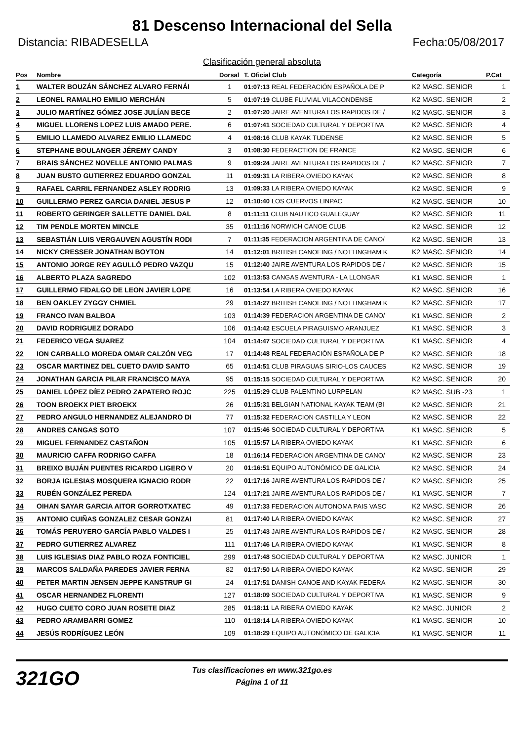81 Descenso Internacional del Sella
Distancia: RIBADESELLA Fecha:05/08/2017
Clasificación general absoluta
| Pos | Nombre | Dorsal | T. Oficial Club | Categoría | P.Cat |
| --- | --- | --- | --- | --- | --- |
| 1 | WALTER BOUZÁN SÁNCHEZ ALVARO FERNÁI | 1 | 01:07:13 REAL FEDERACIÓN ESPAÑOLA DE P | K2 MASC. SENIOR | 1 |
| 2 | LEONEL RAMALHO EMILIO MERCHÁN | 5 | 01:07:19 CLUBE FLUVIAL VILACONDENSE | K2 MASC. SENIOR | 2 |
| 3 | JULIO MARTÍNEZ GÓMEZ JOSE JULÍAN BECE | 2 | 01:07:20 JAIRE AVENTURA LOS RAPIDOS DE / | K2 MASC. SENIOR | 3 |
| 4 | MIGUEL LLORENS LOPEZ LUIS AMADO PERE. | 6 | 01:07:41 SOCIEDAD CULTURAL Y DEPORTIVA | K2 MASC. SENIOR | 4 |
| 5 | EMILIO LLAMEDO ALVAREZ EMILIO LLAMEDC | 4 | 01:08:16 CLUB KAYAK TUDENSE | K2 MASC. SENIOR | 5 |
| 6 | STEPHANE BOULANGER JÉREMY CANDY | 3 | 01:08:30 FEDERACTION DE FRANCE | K2 MASC. SENIOR | 6 |
| 7 | BRAIS SÁNCHEZ NOVELLE ANTONIO PALMAS | 9 | 01:09:24 JAIRE AVENTURA LOS RAPIDOS DE / | K2 MASC. SENIOR | 7 |
| 8 | JUAN BUSTO GUTIERREZ EDUARDO GONZAL | 11 | 01:09:31 LA RIBERA OVIEDO KAYAK | K2 MASC. SENIOR | 8 |
| 9 | RAFAEL CARRIL FERNANDEZ ASLEY RODRIG | 13 | 01:09:33 LA RIBERA OVIEDO KAYAK | K2 MASC. SENIOR | 9 |
| 10 | GUILLERMO PEREZ GARCIA DANIEL JESUS P | 12 | 01:10:40 LOS CUERVOS LINPAC | K2 MASC. SENIOR | 10 |
| 11 | ROBERTO GERINGER SALLETTE DANIEL DAL | 8 | 01:11:11 CLUB NAUTICO GUALEGUAY | K2 MASC. SENIOR | 11 |
| 12 | TIM PENDLE MORTEN MINCLE | 35 | 01:11:16 NORWICH CANOE CLUB | K2 MASC. SENIOR | 12 |
| 13 | SEBASTIÁN LUIS VERGAUVEN AGUSTÍN RODI | 7 | 01:11:35 FEDERACION ARGENTINA DE CANO/ | K2 MASC. SENIOR | 13 |
| 14 | NICKY CRESSER JONATHAN BOYTON | 14 | 01:12:01 BRITISH CANOEING / NOTTINGHAM K | K2 MASC. SENIOR | 14 |
| 15 | ANTONIO JORGE REY AGULLÓ PEDRO VAZQU | 15 | 01:12:40 JAIRE AVENTURA LOS RAPIDOS DE / | K2 MASC. SENIOR | 15 |
| 16 | ALBERTO PLAZA SAGREDO | 102 | 01:13:53 CANGAS AVENTURA - LA LLONGAR | K1 MASC. SENIOR | 1 |
| 17 | GUILLERMO FIDALGO DE LEON JAVIER LOPE | 16 | 01:13:54 LA RIBERA OVIEDO KAYAK | K2 MASC. SENIOR | 16 |
| 18 | BEN OAKLEY ZYGGY CHMIEL | 29 | 01:14:27 BRITISH CANOEING / NOTTINGHAM K | K2 MASC. SENIOR | 17 |
| 19 | FRANCO IVAN BALBOA | 103 | 01:14:39 FEDERACION ARGENTINA DE CANO/ | K1 MASC. SENIOR | 2 |
| 20 | DAVID RODRIGUEZ DORADO | 106 | 01:14:42 ESCUELA PIRAGUISMO ARANJUEZ | K1 MASC. SENIOR | 3 |
| 21 | FEDERICO VEGA SUAREZ | 104 | 01:14:47 SOCIEDAD CULTURAL Y DEPORTIVA | K1 MASC. SENIOR | 4 |
| 22 | ION CARBALLO MOREDA OMAR CALZÓN VEG | 17 | 01:14:48 REAL FEDERACIÓN ESPAÑOLA DE P | K2 MASC. SENIOR | 18 |
| 23 | OSCAR MARTINEZ DEL CUETO DAVID SANTO | 65 | 01:14:51 CLUB PIRAGUAS SIRIO-LOS CAUCES | K2 MASC. SENIOR | 19 |
| 24 | JONATHAN GARCIA PILAR FRANCISCO MAYA | 95 | 01:15:15 SOCIEDAD CULTURAL Y DEPORTIVA | K2 MASC. SENIOR | 20 |
| 25 | DANIEL LÓPEZ DÍEZ PEDRO ZAPATERO ROJC | 225 | 01:15:29 CLUB PALENTINO LURPELAN | K2 MASC. SUB -23 | 1 |
| 26 | TOON BROEKX PIET BROEKX | 26 | 01:15:31 BELGIAN NATIONAL KAYAK TEAM (BI | K2 MASC. SENIOR | 21 |
| 27 | PEDRO ANGULO HERNANDEZ ALEJANDRO DI | 77 | 01:15:32 FEDERACION CASTILLA Y LEON | K2 MASC. SENIOR | 22 |
| 28 | ANDRES CANGAS SOTO | 107 | 01:15:46 SOCIEDAD CULTURAL Y DEPORTIVA | K1 MASC. SENIOR | 5 |
| 29 | MIGUEL FERNANDEZ CASTAÑON | 105 | 01:15:57 LA RIBERA OVIEDO KAYAK | K1 MASC. SENIOR | 6 |
| 30 | MAURICIO CAFFA RODRIGO CAFFA | 18 | 01:16:14 FEDERACION ARGENTINA DE CANO/ | K2 MASC. SENIOR | 23 |
| 31 | BREIXO BUJÁN PUENTES RICARDO LIGERO V | 20 | 01:16:51 EQUIPO AUTONÓMICO DE GALICIA | K2 MASC. SENIOR | 24 |
| 32 | BORJA IGLESIAS MOSQUERA IGNACIO RODR | 22 | 01:17:16 JAIRE AVENTURA LOS RAPIDOS DE / | K2 MASC. SENIOR | 25 |
| 33 | RUBÉN GONZÁLEZ PEREDA | 124 | 01:17:21 JAIRE AVENTURA LOS RAPIDOS DE / | K1 MASC. SENIOR | 7 |
| 34 | OIHAN SAYAR GARCIA AITOR GORROTXATEC | 49 | 01:17:33 FEDERACION AUTONOMA PAIS VASC | K2 MASC. SENIOR | 26 |
| 35 | ANTONIO CUIÑAS GONZALEZ CESAR GONZAI | 81 | 01:17:40 LA RIBERA OVIEDO KAYAK | K2 MASC. SENIOR | 27 |
| 36 | TOMÁS PERUYERO GARCÍA PABLO VALDES I | 25 | 01:17:43 JAIRE AVENTURA LOS RAPIDOS DE / | K2 MASC. SENIOR | 28 |
| 37 | PEDRO GUTIERREZ ALVAREZ | 111 | 01:17:46 LA RIBERA OVIEDO KAYAK | K1 MASC. SENIOR | 8 |
| 38 | LUIS IGLESIAS DIAZ PABLO ROZA FONTICIEL | 299 | 01:17:48 SOCIEDAD CULTURAL Y DEPORTIVA | K2 MASC. JUNIOR | 1 |
| 39 | MARCOS SALDAÑA PAREDES JAVIER FERNA | 82 | 01:17:50 LA RIBERA OVIEDO KAYAK | K2 MASC. SENIOR | 29 |
| 40 | PETER MARTIN JENSEN JEPPE KANSTRUP GI | 24 | 01:17:51 DANISH CANOE AND KAYAK FEDERA | K2 MASC. SENIOR | 30 |
| 41 | OSCAR HERNANDEZ FLORENTI | 127 | 01:18:09 SOCIEDAD CULTURAL Y DEPORTIVA | K1 MASC. SENIOR | 9 |
| 42 | HUGO CUETO CORO JUAN ROSETE DIAZ | 285 | 01:18:11 LA RIBERA OVIEDO KAYAK | K2 MASC. JUNIOR | 2 |
| 43 | PEDRO ARAMBARRI GOMEZ | 110 | 01:18:14 LA RIBERA OVIEDO KAYAK | K1 MASC. SENIOR | 10 |
| 44 | JESÚS RODRÍGUEZ LEÓN | 109 | 01:18:29 EQUIPO AUTONÓMICO DE GALICIA | K1 MASC. SENIOR | 11 |
321GO
Tus clasificaciones en www.321go.es
Página 1 of 11